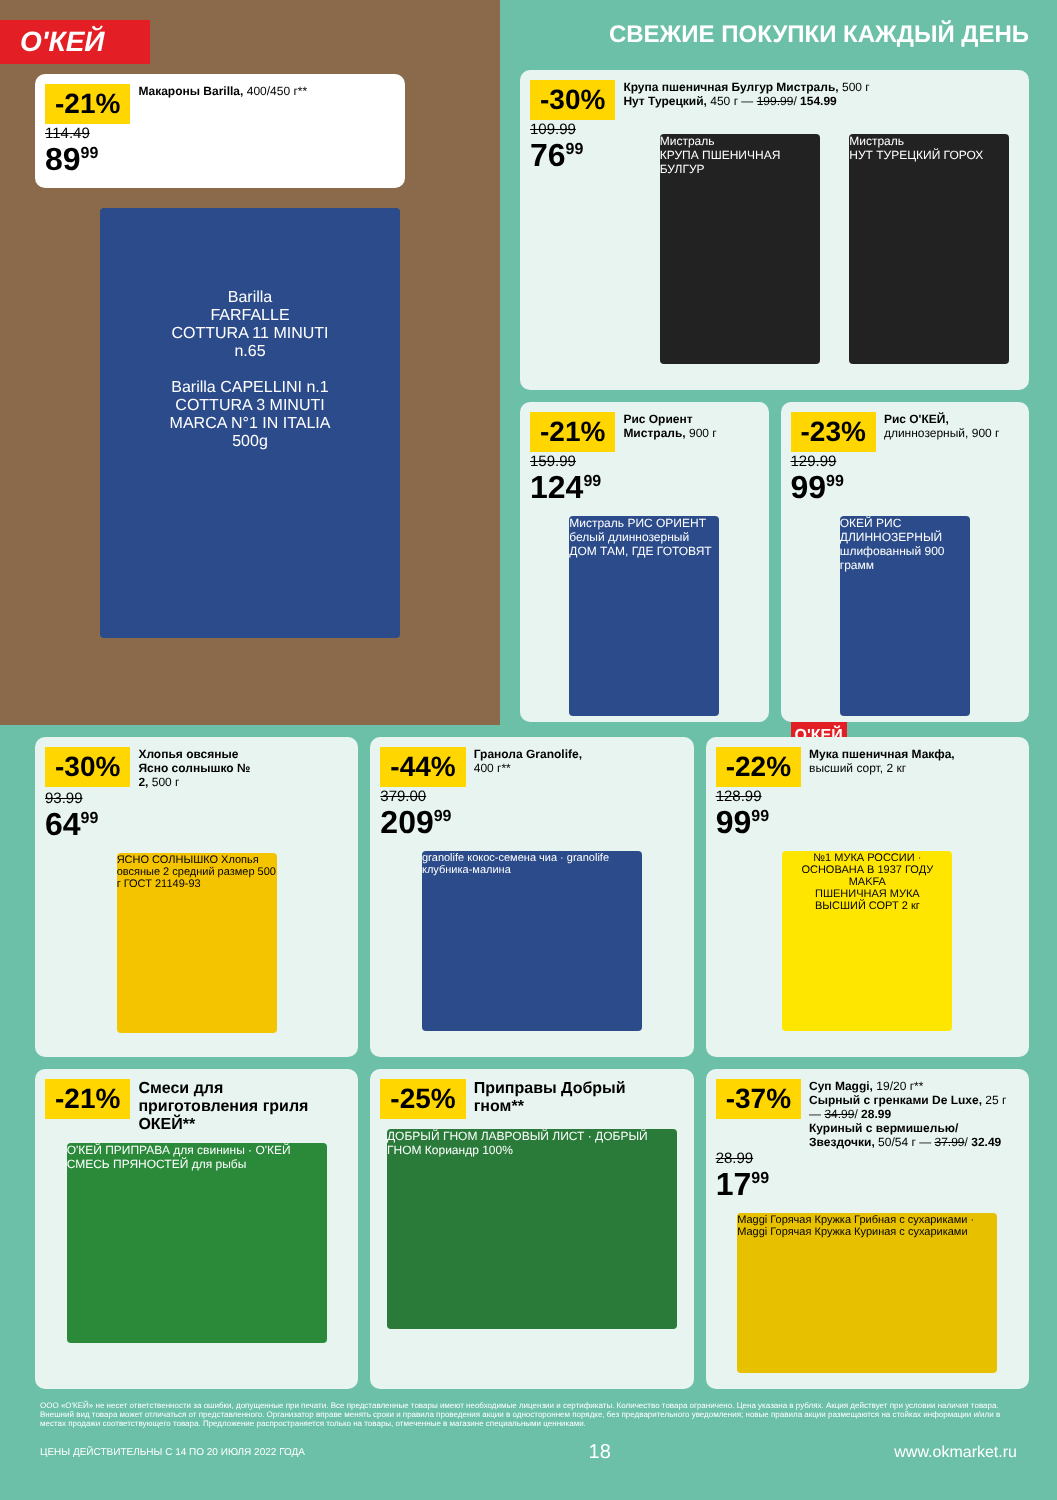О'КЕЙ
-21% Макароны Barilla, 400/450 г**
114.49
89<sup>99</sup>
Barilla
FARFALLE
COTTURA 11 MINUTI
n.65
Barilla CAPELLINI n.1
COTTURA 3 MINUTI
MARCA N°1 IN ITALIA
500g
СВЕЖИЕ ПОКУПКИ КАЖДЫЙ ДЕНЬ
-30% Крупа пшеничная Булгур Мистраль, 500 г
Нут Турецкий, 450 г — 199.99/ 154.99
109.99
76<sup>99</sup>
Мистраль
КРУПА ПШЕНИЧНАЯ БУЛГУР
Мистраль
НУТ ТУРЕЦКИЙ ГОРОХ
-21% Рис Ориент Мистраль, 900 г
159.99
124<sup>99</sup>
Мистраль РИС ОРИЕНТ белый длиннозерный ДОМ ТАМ, ГДЕ ГОТОВЯТ
-23% Рис О'КЕЙ, длиннозерный, 900 г
129.99
99<sup>99</sup>
ОКЕЙ РИС ДЛИННОЗЕРНЫЙ шлифованный 900 грамм
О'КЕЙ
-30% Хлопья овсяные Ясно солнышко № 2, 500 г
93.99
64<sup>99</sup>
ЯСНО СОЛНЫШКО Хлопья овсяные 2 средний размер 500 г ГОСТ 21149-93
-44% Гранола Granolife, 400 г**
379.00
209<sup>99</sup>
granolife кокос-семена чиа · granolife клубника-малина
-22% Мука пшеничная Макфа, высший сорт, 2 кг
128.99
99<sup>99</sup>
№1 МУКА РОССИИ · ОСНОВАНА В 1937 ГОДУ
MAKFA
ПШЕНИЧНАЯ МУКА
ВЫСШИЙ СОРТ 2 кг
-21% Смеси для приготовления гриля ОКЕЙ**
О'КЕЙ ПРИПРАВА для свинины · О'КЕЙ СМЕСЬ ПРЯНОСТЕЙ для рыбы
-25% Приправы Добрый гном**
ДОБРЫЙ ГНОМ ЛАВРОВЫЙ ЛИСТ · ДОБРЫЙ ГНОМ Кориандр 100%
-37% Суп Maggi, 19/20 г**
Сырный с гренками De Luxe, 25 г — 34.99/ 28.99
Куриный с вермишелью/Звездочки, 50/54 г — 37.99/ 32.49
28.99
17<sup>99</sup>
Maggi Горячая Кружка Грибная с сухариками · Maggi Горячая Кружка Куриная с сухариками
ООО «О'КЕЙ» не несет ответственности за ошибки, допущенные при печати. Все представленные товары имеют необходимые лицензии и сертификаты. Количество товара ограничено. Цена указана в рублях. Акция действует при условии наличия товара. Внешний вид товара может отличаться от представленного. Организатор вправе менять сроки и правила проведения акции в одностороннем порядке, без предварительного уведомления; новые правила акции размещаются на стойках информации и/или в местах продажи соответствующего товара. Предложение распространяется только на товары, отмеченные в магазине специальными ценниками.
ЦЕНЫ ДЕЙСТВИТЕЛЬНЫ С 14 ПО 20 ИЮЛЯ 2022 ГОДА 18 www.okmarket.ru